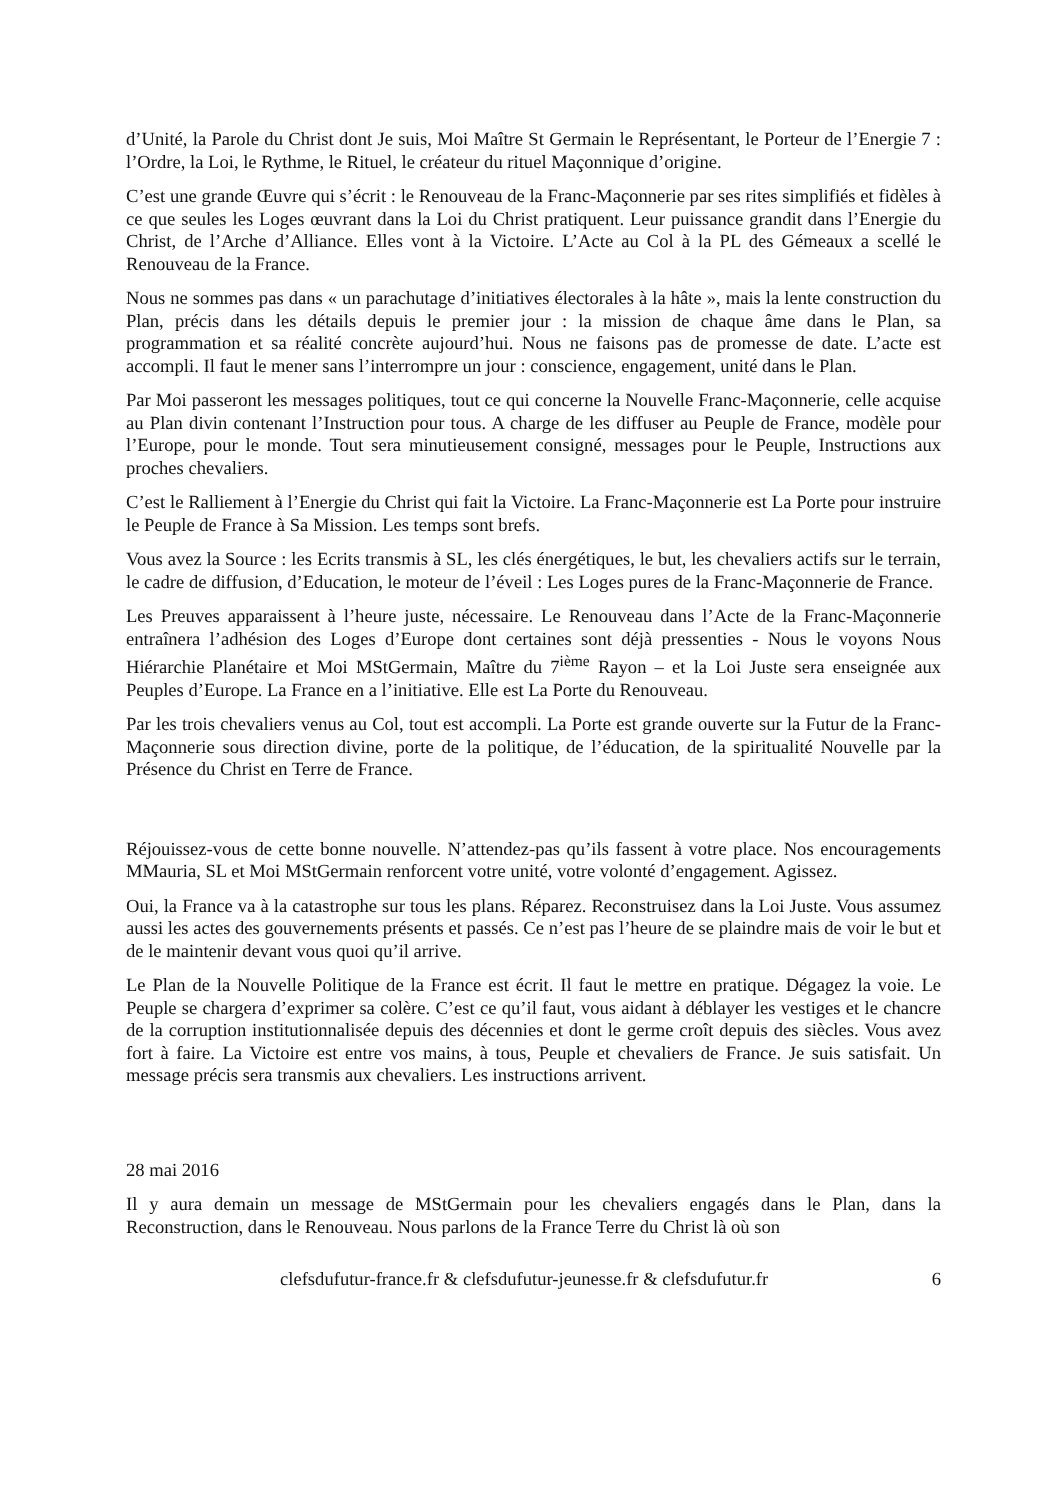d’Unité, la Parole du Christ dont Je suis, Moi Maître St Germain le Représentant, le Porteur de l’Energie 7 : l’Ordre, la Loi, le Rythme, le Rituel, le créateur du rituel Maçonnique d’origine.
C’est une grande Œuvre qui s’écrit : le Renouveau de la Franc-Maçonnerie par ses rites simplifiés et fidèles à ce que seules les Loges œuvrant dans la Loi du Christ pratiquent. Leur puissance grandit dans l’Energie du Christ, de l’Arche d’Alliance. Elles vont à la Victoire. L’Acte au Col à la PL des Gémeaux a scellé le Renouveau de la France.
Nous ne sommes pas dans « un parachutage d’initiatives électorales à la hâte », mais la lente construction du Plan, précis dans les détails depuis le premier jour : la mission de chaque âme dans le Plan, sa programmation et sa réalité concrète aujourd’hui. Nous ne faisons pas de promesse de date. L’acte est accompli. Il faut le mener sans l’interrompre un jour : conscience, engagement, unité dans le Plan.
Par Moi passeront les messages politiques, tout ce qui concerne la Nouvelle Franc-Maçonnerie, celle acquise au Plan divin contenant l’Instruction pour tous. A charge de les diffuser au Peuple de France, modèle pour l’Europe, pour le monde. Tout sera minutieusement consigné, messages pour le Peuple, Instructions aux proches chevaliers.
C’est le Ralliement à l’Energie du Christ qui fait la Victoire. La Franc-Maçonnerie est La Porte pour instruire le Peuple de France à Sa Mission. Les temps sont brefs.
Vous avez la Source : les Ecrits transmis à SL, les clés énergétiques, le but, les chevaliers actifs sur le terrain, le cadre de diffusion, d’Education, le moteur de l’éveil : Les Loges pures de la Franc-Maçonnerie de France.
Les Preuves apparaissent à l’heure juste, nécessaire. Le Renouveau dans l’Acte de la Franc-Maçonnerie entraînera l’adhésion des Loges d’Europe dont certaines sont déjà pressenties - Nous le voyons Nous Hiérarchie Planétaire et Moi MStGermain, Maître du 7<sup>ième</sup> Rayon – et la Loi Juste sera enseignée aux Peuples d’Europe. La France en a l’initiative. Elle est La Porte du Renouveau.
Par les trois chevaliers venus au Col, tout est accompli. La Porte est grande ouverte sur la Futur de la Franc-Maçonnerie sous direction divine, porte de la politique, de l’éducation, de la spiritualité Nouvelle par la Présence du Christ en Terre de France.
Réjouissez-vous de cette bonne nouvelle. N’attendez-pas qu’ils fassent à votre place. Nos encouragements MMauria, SL et Moi MStGermain renforcent votre unité, votre volonté d’engagement. Agissez.
Oui, la France va à la catastrophe sur tous les plans. Réparez. Reconstruisez dans la Loi Juste. Vous assumez aussi les actes des gouvernements présents et passés. Ce n’est pas l’heure de se plaindre mais de voir le but et de le maintenir devant vous quoi qu’il arrive.
Le Plan de la Nouvelle Politique de la France est écrit. Il faut le mettre en pratique. Dégagez la voie. Le Peuple se chargera d’exprimer sa colère. C’est ce qu’il faut, vous aidant à déblayer les vestiges et le chancre de la corruption institutionnalisée depuis des décennies et dont le germe croît depuis des siècles. Vous avez fort à faire. La Victoire est entre vos mains, à tous, Peuple et chevaliers de France. Je suis satisfait. Un message précis sera transmis aux chevaliers. Les instructions arrivent.
28 mai 2016
Il y aura demain un message de MStGermain pour les chevaliers engagés dans le Plan, dans la Reconstruction, dans le Renouveau. Nous parlons de la France Terre du Christ là où son
clefsdufutur-france.fr & clefsdufutur-jeunesse.fr & clefsdufutur.fr 6